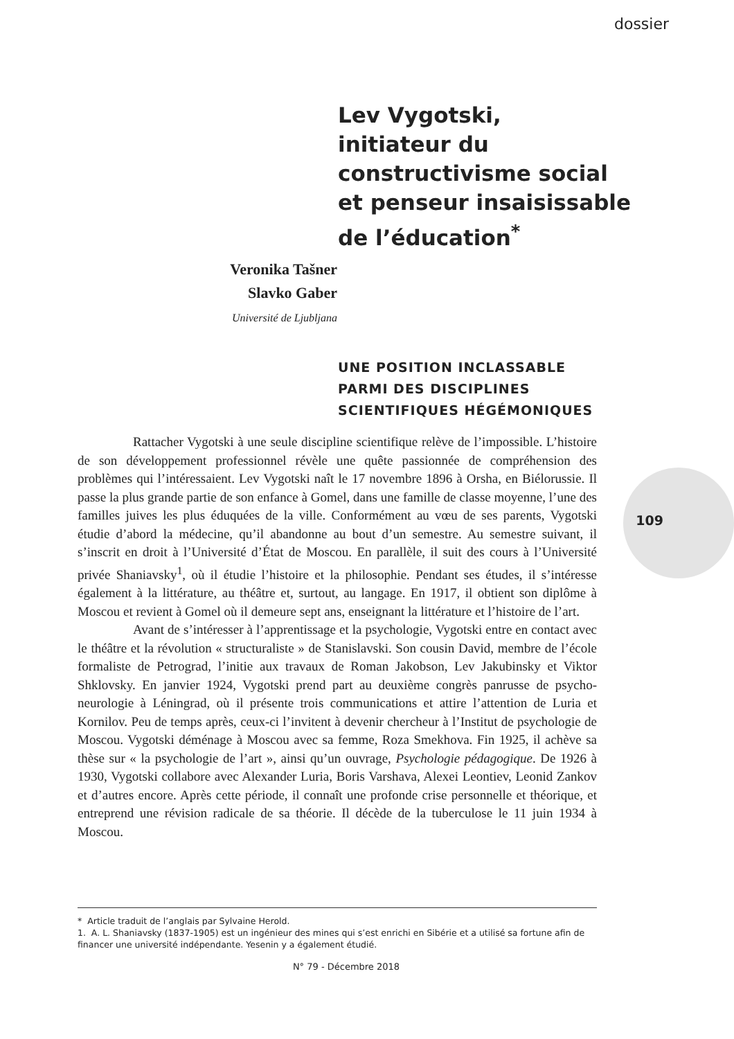dossier
109
Lev Vygotski,
initiateur du
constructivisme social
et penseur insaisissable
de l’éducation<sup>*</sup>
Veronika Tašner
Slavko Gaber
Université de Ljubljana
UNE POSITION INCLASSABLE
PARMI DES DISCIPLINES
SCIENTIFIQUES HÉGÉMONIQUES
Rattacher Vygotski à une seule discipline scientifique relève de l’impossible. L’histoire de son développement professionnel révèle une quête passionnée de compréhension des problèmes qui l’intéressaient. Lev Vygotski naît le 17 novembre 1896 à Orsha, en Biélorussie. Il passe la plus grande partie de son enfance à Gomel, dans une famille de classe moyenne, l’une des familles juives les plus éduquées de la ville. Conformément au vœu de ses parents, Vygotski étudie d’abord la médecine, qu’il abandonne au bout d’un semestre. Au semestre suivant, il s’inscrit en droit à l’Université d’État de Moscou. En parallèle, il suit des cours à l’Université privée Shaniavsky<sup>1</sup>, où il étudie l’histoire et la philosophie. Pendant ses études, il s’intéresse également à la littérature, au théâtre et, surtout, au langage. En 1917, il obtient son diplôme à Moscou et revient à Gomel où il demeure sept ans, enseignant la littérature et l’histoire de l’art.
Avant de s’intéresser à l’apprentissage et la psychologie, Vygotski entre en contact avec le théâtre et la révolution « structuraliste » de Stanislavski. Son cousin David, membre de l’école formaliste de Petrograd, l’initie aux travaux de Roman Jakobson, Lev Jakubinsky et Viktor Shklovsky. En janvier 1924, Vygotski prend part au deuxième congrès panrusse de psycho-neurologie à Léningrad, où il présente trois communications et attire l’attention de Luria et Kornilov. Peu de temps après, ceux-ci l’invitent à devenir chercheur à l’Institut de psychologie de Moscou. Vygotski déménage à Moscou avec sa femme, Roza Smekhova. Fin 1925, il achève sa thèse sur « la psychologie de l’art », ainsi qu’un ouvrage, Psychologie pédagogique. De 1926 à 1930, Vygotski collabore avec Alexander Luria, Boris Varshava, Alexei Leontiev, Leonid Zankov et d’autres encore. Après cette période, il connaît une profonde crise personnelle et théorique, et entreprend une révision radicale de sa théorie. Il décède de la tuberculose le 11 juin 1934 à Moscou.
* Article traduit de l’anglais par Sylvaine Herold.
1. A. L. Shaniavsky (1837-1905) est un ingénieur des mines qui s’est enrichi en Sibérie et a utilisé sa fortune afin de financer une université indépendante. Yesenin y a également étudié.
N° 79 - Décembre 2018